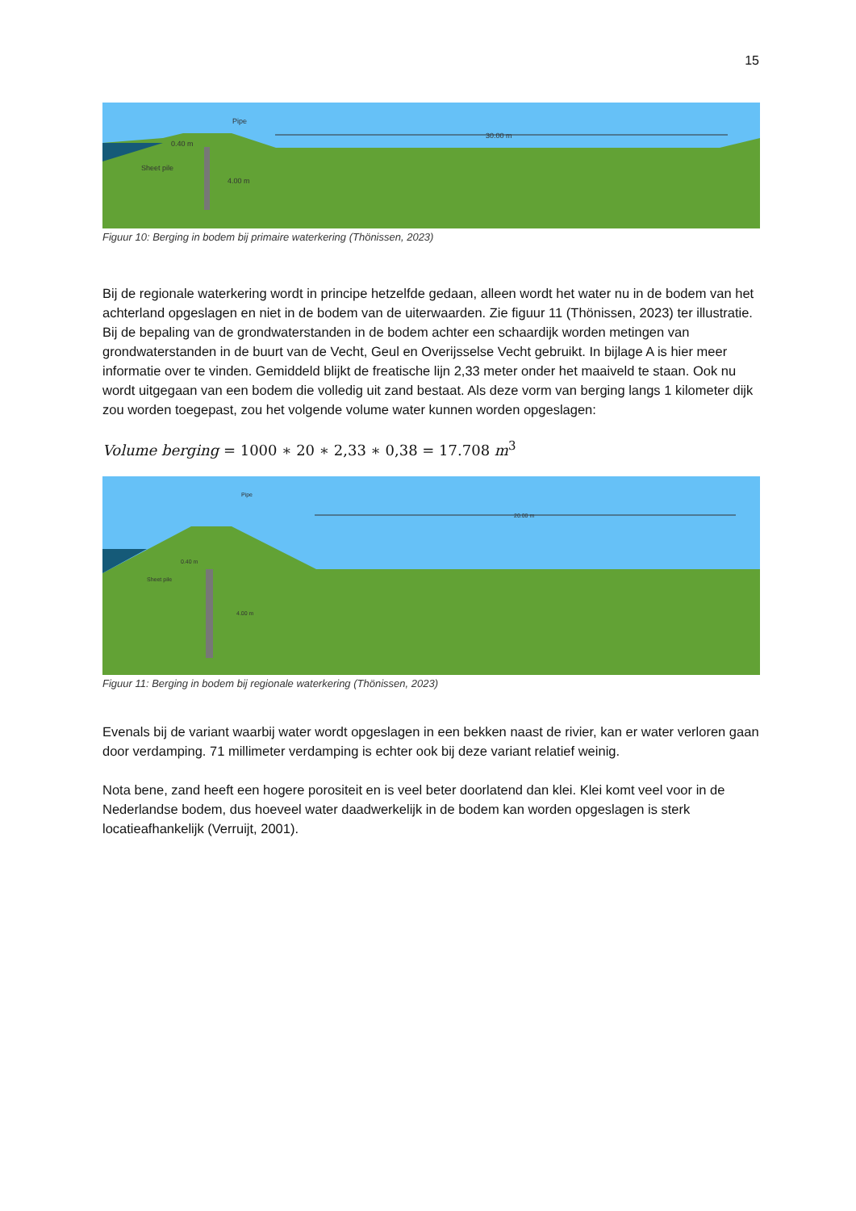15
30.00 m
Pipe
0.40 m
Sheet pile
4.00 m
Figuur 10: Berging in bodem bij primaire waterkering (Thönissen, 2023)
Bij de regionale waterkering wordt in principe hetzelfde gedaan, alleen wordt het water nu in de bodem van het achterland opgeslagen en niet in de bodem van de uiterwaarden. Zie figuur 11 (Thönissen, 2023) ter illustratie. Bij de bepaling van de grondwaterstanden in de bodem achter een schaardijk worden metingen van grondwaterstanden in de buurt van de Vecht, Geul en Overijsselse Vecht gebruikt. In bijlage A is hier meer informatie over te vinden. Gemiddeld blijkt de freatische lijn 2,33 meter onder het maaiveld te staan. Ook nu wordt uitgegaan van een bodem die volledig uit zand bestaat. Als deze vorm van berging langs 1 kilometer dijk zou worden toegepast, zou het volgende volume water kunnen worden opgeslagen:
Volume berging = 1000 ∗ 20 ∗ 2,33 ∗ 0,38 = 17.708 m<sup>3</sup>
20.00 m
Pipe
0.40 m
Sheet pile
4.00 m
Figuur 11: Berging in bodem bij regionale waterkering (Thönissen, 2023)
Evenals bij de variant waarbij water wordt opgeslagen in een bekken naast de rivier, kan er water verloren gaan door verdamping. 71 millimeter verdamping is echter ook bij deze variant relatief weinig.
Nota bene, zand heeft een hogere porositeit en is veel beter doorlatend dan klei. Klei komt veel voor in de Nederlandse bodem, dus hoeveel water daadwerkelijk in de bodem kan worden opgeslagen is sterk locatieafhankelijk (Verruijt, 2001).